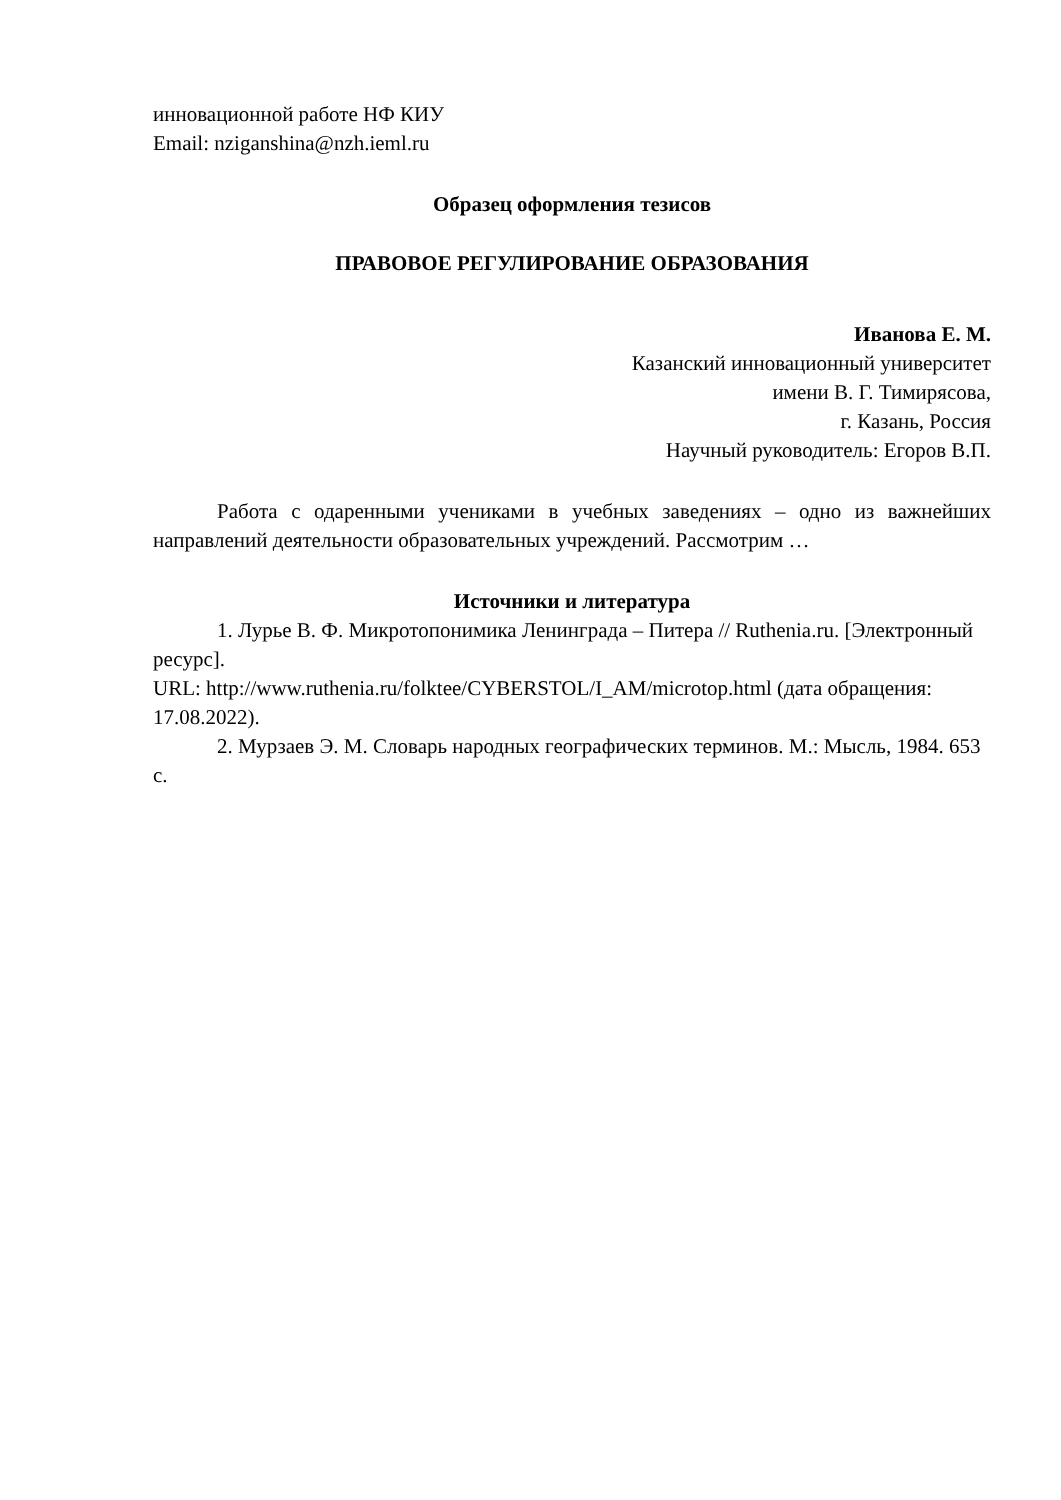инновационной работе НФ КИУ
Email: nziganshina@nzh.ieml.ru
Образец оформления тезисов
ПРАВОВОЕ РЕГУЛИРОВАНИЕ ОБРАЗОВАНИЯ
Иванова Е. М.
Казанский инновационный университет
имени В. Г. Тимирясова,
г. Казань, Россия
Научный руководитель: Егоров В.П.
Работа с одаренными учениками в учебных заведениях – одно из важнейших направлений деятельности образовательных учреждений. Рассмотрим …
Источники и литература
1. Лурье В. Ф. Микротопонимика Ленинграда – Питера // Ruthenia.ru. [Электронный ресурс].
URL: http://www.ruthenia.ru/folktee/CYBERSTOL/I_AM/microtop.html (дата обращения: 17.08.2022).
2. Мурзаев Э. М. Словарь народных географических терминов. М.: Мысль, 1984. 653 с.